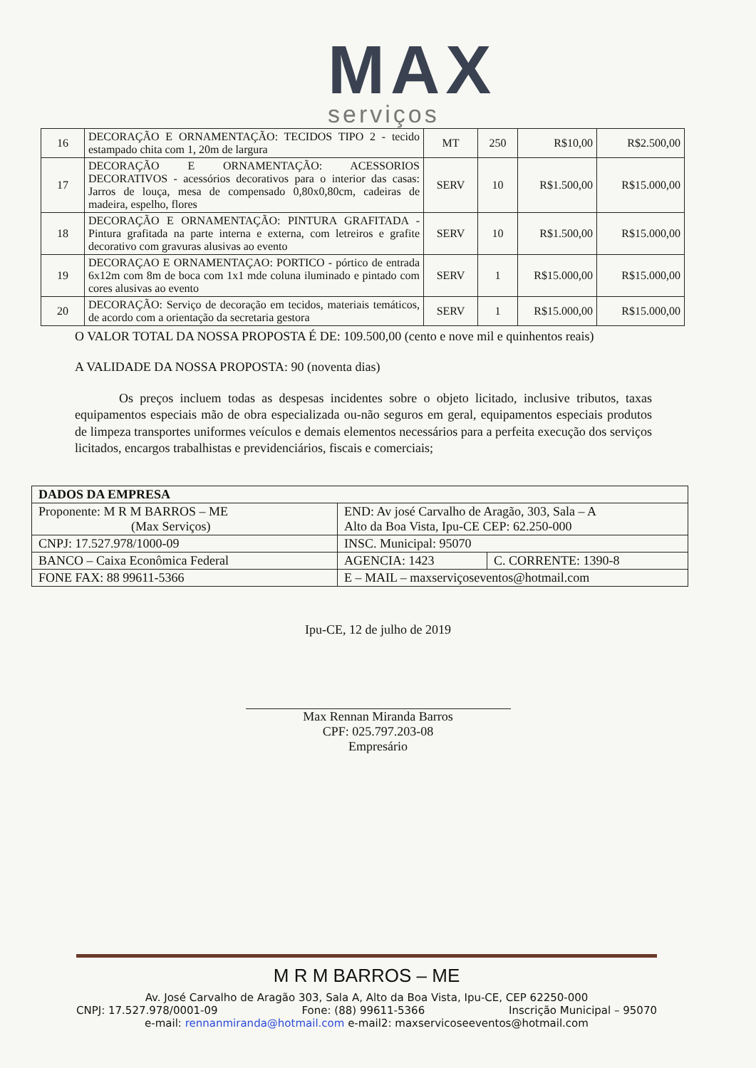MAX
serviços
| 16 | DECORAÇÃO E ORNAMENTAÇÃO: TECIDOS TIPO 2 - tecido estampado chita com 1, 20m de largura | MT | 250 | R$10,00 | R$2.500,00 |
| 17 | DECORAÇÃO E ORNAMENTAÇÃO: ACESSORIOS DECORATIVOS - acessórios decorativos para o interior das casas: Jarros de louça, mesa de compensado 0,80x0,80cm, cadeiras de madeira, espelho, flores | SERV | 10 | R$1.500,00 | R$15.000,00 |
| 18 | DECORAÇÃO E ORNAMENTAÇÃO: PINTURA GRAFITADA - Pintura grafitada na parte interna e externa, com letreiros e grafite decorativo com gravuras alusivas ao evento | SERV | 10 | R$1.500,00 | R$15.000,00 |
| 19 | DECORAÇAO E ORNAMENTAÇAO: PORTICO - pórtico de entrada 6x12m com 8m de boca com 1x1 mde coluna iluminado e pintado com cores alusivas ao evento | SERV | 1 | R$15.000,00 | R$15.000,00 |
| 20 | DECORAÇÃO: Serviço de decoração em tecidos, materiais temáticos, de acordo com a orientação da secretaria gestora | SERV | 1 | R$15.000,00 | R$15.000,00 |
O VALOR TOTAL DA NOSSA PROPOSTA É DE: 109.500,00 (cento e nove mil e quinhentos reais)
A VALIDADE DA NOSSA PROPOSTA: 90 (noventa dias)
Os preços incluem todas as despesas incidentes sobre o objeto licitado, inclusive tributos, taxas equipamentos especiais mão de obra especializada ou-não seguros em geral, equipamentos especiais produtos de limpeza transportes uniformes veículos e demais elementos necessários para a perfeita execução dos serviços licitados, encargos trabalhistas e previdenciários, fiscais e comerciais;
| DADOS DA EMPRESA | | |
| --- | --- | --- |
| Proponente: M R M BARROS – ME (Max Serviços) | END: Av josé Carvalho de Aragão, 303, Sala – A Alto da Boa Vista, Ipu-CE CEP: 62.250-000 | |
| CNPJ: 17.527.978/1000-09 | INSC. Municipal: 95070 | |
| BANCO – Caixa Econômica Federal | AGENCIA: 1423 | C. CORRENTE: 1390-8 |
| FONE FAX: 88 99611-5366 | E – MAIL – maxserviçoseventos@hotmail.com | |
Ipu-CE, 12 de julho de 2019
Max Rennan Miranda Barros
CPF: 025.797.203-08
Empresário
M R M BARROS – ME
Av. José Carvalho de Aragão 303, Sala A, Alto da Boa Vista, Ipu-CE, CEP 62250-000
CNPJ: 17.527.978/0001-09 Fone: (88) 99611-5366 Inscrição Municipal – 95070
e-mail: rennanmiranda@hotmail.com e-mail2: maxservicoseeventos@hotmail.com